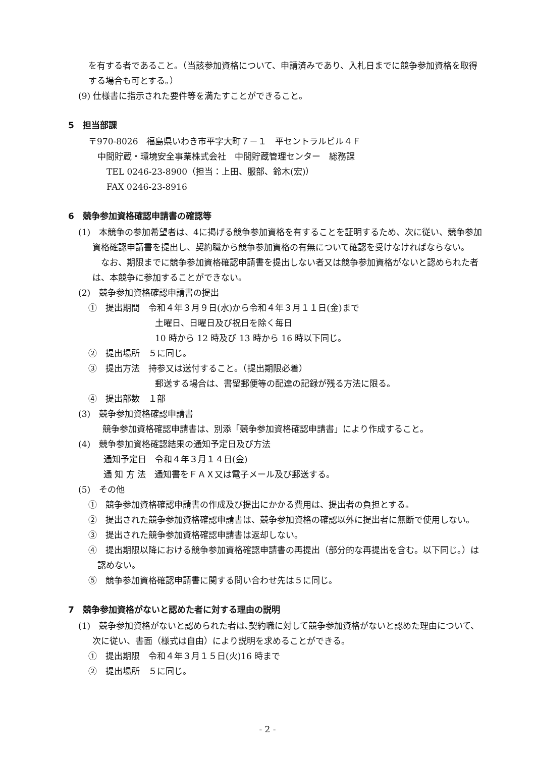を有する者であること。（当該参加資格について、申請済みであり、入札日までに競争参加資格を取得する場合も可とする。）
(9) 仕様書に指示された要件等を満たすことができること。
5　担当部課
〒970-8026　福島県いわき市平字大町７－１　平セントラルビル４Ｆ
中間貯蔵・環境安全事業株式会社　中間貯蔵管理センター　総務課
TEL 0246-23-8900（担当：上田、服部、鈴木(宏)）
FAX 0246-23-8916
6　競争参加資格確認申請書の確認等
(1)　本競争の参加希望者は、4に掲げる競争参加資格を有することを証明するため、次に従い、競争参加資格確認申請書を提出し、契約職から競争参加資格の有無について確認を受けなければならない。
　なお、期限までに競争参加資格確認申請書を提出しない者又は競争参加資格がないと認められた者は、本競争に参加することができない。
(2)　競争参加資格確認申請書の提出
①　提出期間　令和４年３月９日(水)から令和４年３月１１日(金)まで
土曜日、日曜日及び祝日を除く毎日
10 時から 12 時及び 13 時から 16 時以下同じ。
②　提出場所　５に同じ。
③　提出方法　持参又は送付すること。（提出期限必着）
郵送する場合は、書留郵便等の配達の記録が残る方法に限る。
④　提出部数　１部
(3)　競争参加資格確認申請書
競争参加資格確認申請書は、別添「競争参加資格確認申請書」により作成すること。
(4)　競争参加資格確認結果の通知予定日及び方法
通知予定日　令和４年３月１４日(金)
通 知 方 法　通知書をＦＡＸ又は電子メール及び郵送する。
(5)　その他
①　競争参加資格確認申請書の作成及び提出にかかる費用は、提出者の負担とする。
②　提出された競争参加資格確認申請書は、競争参加資格の確認以外に提出者に無断で使用しない。
③　提出された競争参加資格確認申請書は返却しない。
④　提出期限以降における競争参加資格確認申請書の再提出（部分的な再提出を含む。以下同じ。）は認めない。
⑤　競争参加資格確認申請書に関する問い合わせ先は５に同じ。
7　競争参加資格がないと認めた者に対する理由の説明
(1)　競争参加資格がないと認められた者は､契約職に対して競争参加資格がないと認めた理由について、次に従い、書面（様式は自由）により説明を求めることができる。
①　提出期限　令和４年３月１５日(火)16 時まで
②　提出場所　５に同じ。
- 2 -